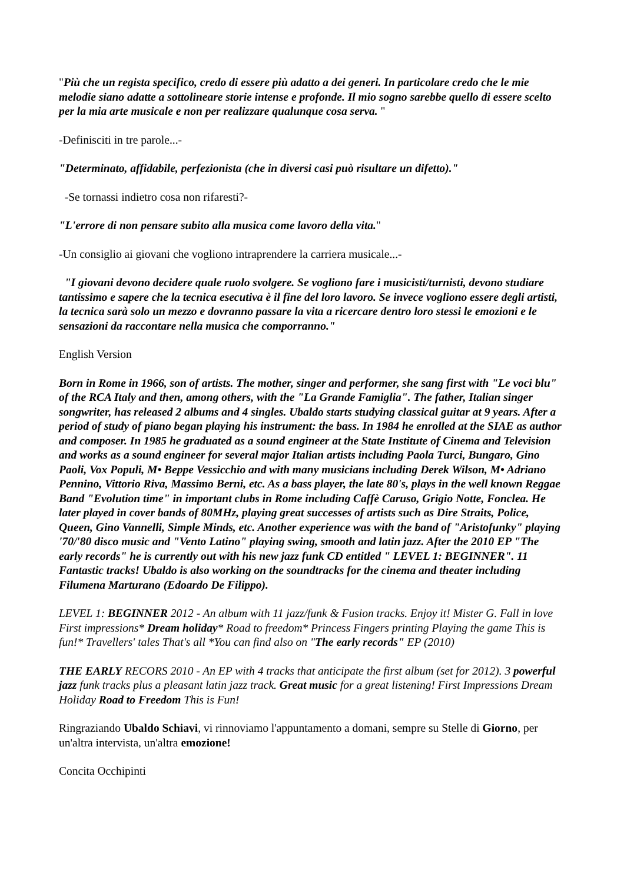"Più che un regista specifico, credo di essere più adatto a dei generi. In particolare credo che le mie melodie siano adatte a sottolineare storie intense e profonde. Il mio sogno sarebbe quello di essere scelto per la mia arte musicale e non per realizzare qualunque cosa serva. "
-Definisciti in tre parole...-
"Determinato, affidabile, perfezionista (che in diversi casi può risultare un difetto)."
-Se tornassi indietro cosa non rifaresti?-
"L'errore di non pensare subito alla musica come lavoro della vita."
-Un consiglio ai giovani che vogliono intraprendere la carriera musicale...-
"I giovani devono decidere quale ruolo svolgere. Se vogliono fare i musicisti/turnisti, devono studiare tantissimo e sapere che la tecnica esecutiva è il fine del loro lavoro. Se invece vogliono essere degli artisti, la tecnica sarà solo un mezzo e dovranno passare la vita a ricercare dentro loro stessi le emozioni e le sensazioni da raccontare nella musica che comporranno."
English Version
Born in Rome in 1966, son of artists. The mother, singer and performer, she sang first with "Le voci blu" of the RCA Italy and then, among others, with the "La Grande Famiglia". The father, Italian singer songwriter, has released 2 albums and 4 singles. Ubaldo starts studying classical guitar at 9 years. After a period of study of piano began playing his instrument: the bass. In 1984 he enrolled at the SIAE as author and composer. In 1985 he graduated as a sound engineer at the State Institute of Cinema and Television and works as a sound engineer for several major Italian artists including Paola Turci, Bungaro, Gino Paoli, Vox Populi, M• Beppe Vessicchio and with many musicians including Derek Wilson, M• Adriano Pennino, Vittorio Riva, Massimo Berni, etc. As a bass player, the late 80's, plays in the well known Reggae Band "Evolution time" in important clubs in Rome including Caffè Caruso, Grigio Notte, Fonclea. He later played in cover bands of 80MHz, playing great successes of artists such as Dire Straits, Police, Queen, Gino Vannelli, Simple Minds, etc. Another experience was with the band of "Aristofunky" playing '70/'80 disco music and "Vento Latino" playing swing, smooth and latin jazz. After the 2010 EP "The early records" he is currently out with his new jazz funk CD entitled " LEVEL 1: BEGINNER". 11 Fantastic tracks! Ubaldo is also working on the soundtracks for the cinema and theater including Filumena Marturano (Edoardo De Filippo).
LEVEL 1: BEGINNER 2012 - An album with 11 jazz/funk & Fusion tracks. Enjoy it! Mister G. Fall in love First impressions* Dream holiday* Road to freedom* Princess Fingers printing Playing the game This is fun!* Travellers' tales That's all *You can find also on "The early records" EP (2010)
THE EARLY RECORS 2010 - An EP with 4 tracks that anticipate the first album (set for 2012). 3 powerful jazz funk tracks plus a pleasant latin jazz track. Great music for a great listening! First Impressions Dream Holiday Road to Freedom This is Fun!
Ringraziando Ubaldo Schiavi, vi rinnoviamo l'appuntamento a domani, sempre su Stelle di Giorno, per un'altra intervista, un'altra emozione!
Concita Occhipinti